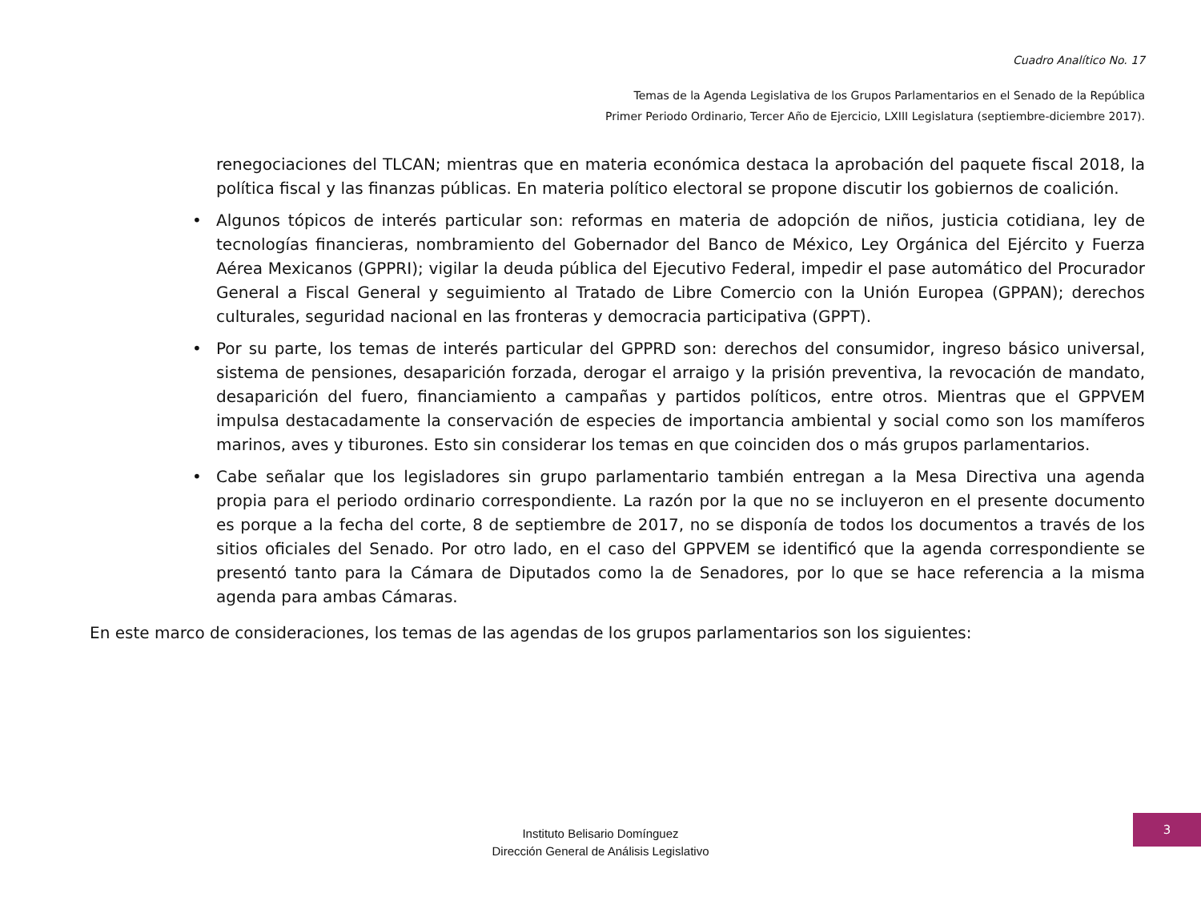Cuadro Analítico No. 17
Temas de la Agenda Legislativa de los Grupos Parlamentarios en el Senado de la República
Primer Periodo Ordinario, Tercer Año de Ejercicio, LXIII Legislatura (septiembre-diciembre 2017).
renegociaciones del TLCAN; mientras que en materia económica destaca la aprobación del paquete fiscal 2018, la política fiscal y las finanzas públicas. En materia político electoral se propone discutir los gobiernos de coalición.
• Algunos tópicos de interés particular son: reformas en materia de adopción de niños, justicia cotidiana, ley de tecnologías financieras, nombramiento del Gobernador del Banco de México, Ley Orgánica del Ejército y Fuerza Aérea Mexicanos (GPPRI); vigilar la deuda pública del Ejecutivo Federal, impedir el pase automático del Procurador General a Fiscal General y seguimiento al Tratado de Libre Comercio con la Unión Europea (GPPAN); derechos culturales, seguridad nacional en las fronteras y democracia participativa (GPPT).
• Por su parte, los temas de interés particular del GPPRD son: derechos del consumidor, ingreso básico universal, sistema de pensiones, desaparición forzada, derogar el arraigo y la prisión preventiva, la revocación de mandato, desaparición del fuero, financiamiento a campañas y partidos políticos, entre otros. Mientras que el GPPVEM impulsa destacadamente la conservación de especies de importancia ambiental y social como son los mamíferos marinos, aves y tiburones. Esto sin considerar los temas en que coinciden dos o más grupos parlamentarios.
• Cabe señalar que los legisladores sin grupo parlamentario también entregan a la Mesa Directiva una agenda propia para el periodo ordinario correspondiente. La razón por la que no se incluyeron en el presente documento es porque a la fecha del corte, 8 de septiembre de 2017, no se disponía de todos los documentos a través de los sitios oficiales del Senado. Por otro lado, en el caso del GPPVEM se identificó que la agenda correspondiente se presentó tanto para la Cámara de Diputados como la de Senadores, por lo que se hace referencia a la misma agenda para ambas Cámaras.
En este marco de consideraciones, los temas de las agendas de los grupos parlamentarios son los siguientes:
Instituto Belisario Domínguez
Dirección General de Análisis Legislativo
3